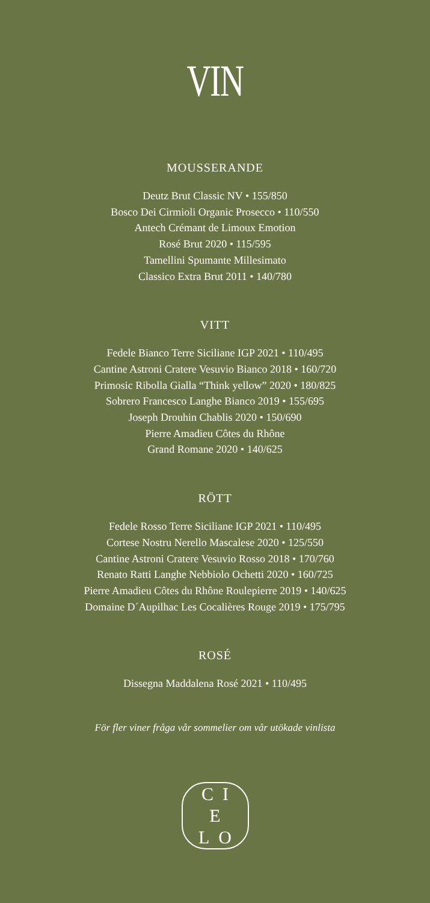VIN
MOUSSERANDE
Deutz Brut Classic NV • 155/850
Bosco Dei Cirmioli Organic Prosecco • 110/550
Antech Crémant de Limoux Emotion
Rosé Brut 2020 • 115/595
Tamellini Spumante Millesimato
Classico Extra Brut 2011 • 140/780
VITT
Fedele Bianco Terre Siciliane IGP 2021 • 110/495
Cantine Astroni Cratere Vesuvio Bianco 2018 • 160/720
Primosic Ribolla Gialla “Think yellow” 2020 • 180/825
Sobrero Francesco Langhe Bianco 2019 • 155/695
Joseph Drouhin Chablis 2020 • 150/690
Pierre Amadieu Côtes du Rhône
Grand Romane 2020 • 140/625
RÖTT
Fedele Rosso Terre Siciliane IGP 2021 • 110/495
Cortese Nostru Nerello Mascalese 2020 • 125/550
Cantine Astroni Cratere Vesuvio Rosso 2018 • 170/760
Renato Ratti Langhe Nebbiolo Ochetti 2020 • 160/725
Pierre Amadieu Côtes du Rhône Roulepierre 2019 • 140/625
Domaine D´Aupilhac Les Cocalières Rouge 2019 • 175/795
ROSÉ
Dissegna Maddalena Rosé 2021 • 110/495
För fler viner fråga vår sommelier om vår utökade vinlista
C I
E
L O